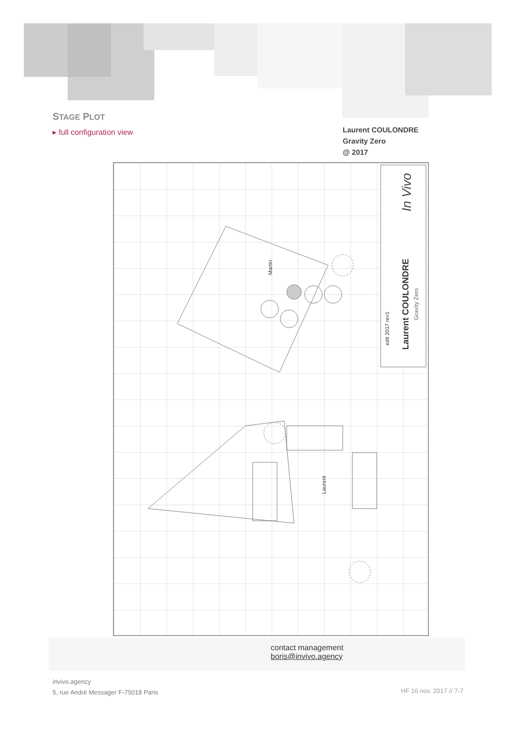STAGE PLOT
▸ full configuration view
Laurent COULONDRE
Gravity Zero
@ 2017
In Vivo
Laurent COULONDRE
Gravity Zero
edit 2017 rev1
Laurent
Martin
contact management
boris@invivo.agency
invivo.agency
5, rue André Messager F-75018 Paris
HF 16 nov. 2017 // 7-7